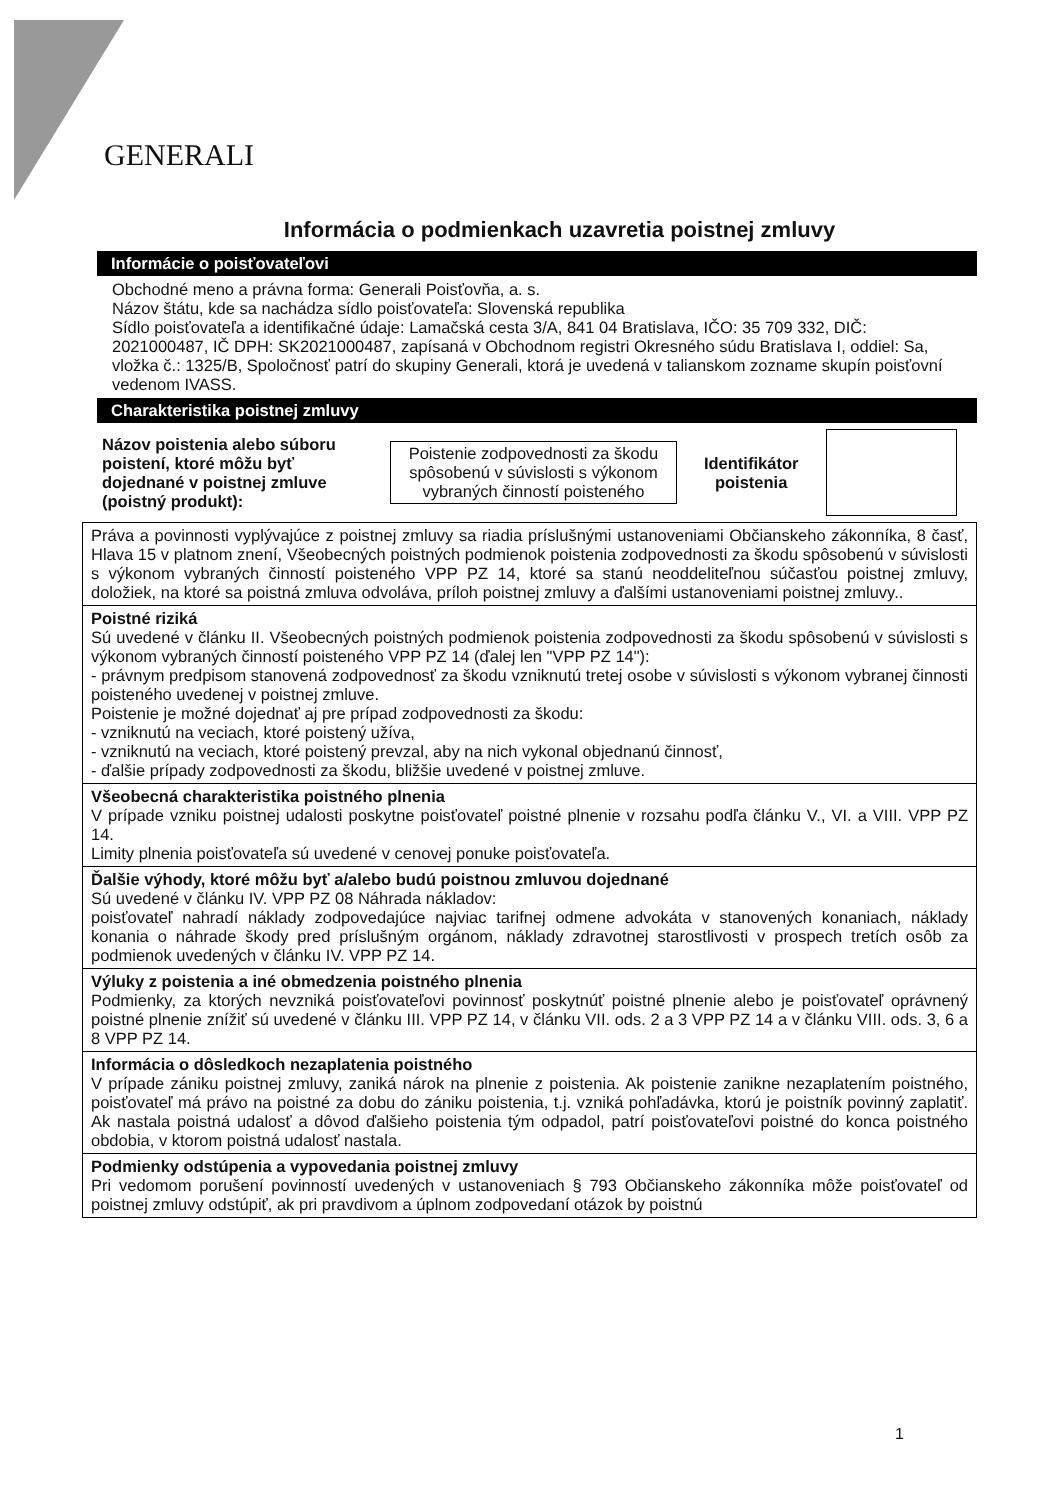GENERALI
Informácia o podmienkach uzavretia poistnej zmluvy
Informácie o poisťovateľovi
Obchodné meno a právna forma: Generali Poisťovňa, a. s.
Názov štátu, kde sa nachádza sídlo poisťovateľa: Slovenská republika
Sídlo poisťovateľa a identifikačné údaje: Lamačská cesta 3/A, 841 04 Bratislava, IČO: 35 709 332, DIČ: 2021000487, IČ DPH: SK2021000487, zapísaná v Obchodnom registri Okresného súdu Bratislava I, oddiel: Sa, vložka č.: 1325/B, Spoločnosť patrí do skupiny Generali, ktorá je uvedená v talianskom zozname skupín poisťovní vedenom IVASS.
Charakteristika poistnej zmluvy
Názov poistenia alebo súboru poistení, ktoré môžu byť dojednané v poistnej zmluve (poistný produkt):
Poistenie zodpovednosti za škodu spôsobenú v súvislosti s výkonom vybraných činností poisteného
Identifikátor poistenia
| Práva a povinnosti vyplývajúce z poistnej zmluvy sa riadia príslušnými ustanoveniami Občianskeho zákonníka, 8 časť, Hlava 15 v platnom znení, Všeobecných poistných podmienok poistenia zodpovednosti za škodu spôsobenú v súvislosti s výkonom vybraných činností poisteného VPP PZ 14, ktoré sa stanú neoddeliteľnou súčasťou poistnej zmluvy, doložiek, na ktoré sa poistná zmluva odvoláva, príloh poistnej zmluvy a ďalšími ustanoveniami poistnej zmluvy.. |
| Poistné riziká Sú uvedené v článku II. Všeobecných poistných podmienok poistenia zodpovednosti za škodu spôsobenú v súvislosti s výkonom vybraných činností poisteného VPP PZ 14 (ďalej len "VPP PZ 14"): - právnym predpisom stanovená zodpovednosť za škodu vzniknutú tretej osobe v súvislosti s výkonom vybranej činnosti poisteného uvedenej v poistnej zmluve. Poistenie je možné dojednať aj pre prípad zodpovednosti za škodu: - vzniknutú na veciach, ktoré poistený užíva, - vzniknutú na veciach, ktoré poistený prevzal, aby na nich vykonal objednanú činnosť, - ďalšie prípady zodpovednosti za škodu, bližšie uvedené v poistnej zmluve. |
| Všeobecná charakteristika poistného plnenia V prípade vzniku poistnej udalosti poskytne poisťovateľ poistné plnenie v rozsahu podľa článku V., VI. a VIII. VPP PZ 14. Limity plnenia poisťovateľa sú uvedené v cenovej ponuke poisťovateľa. |
| Ďalšie výhody, ktoré môžu byť a/alebo budú poistnou zmluvou dojednané Sú uvedené v článku IV. VPP PZ 08 Náhrada nákladov: poisťovateľ nahradí náklady zodpovedajúce najviac tarifnej odmene advokáta v stanovených konaniach, náklady konania o náhrade škody pred príslušným orgánom, náklady zdravotnej starostlivosti v prospech tretích osôb za podmienok uvedených v článku IV. VPP PZ 14. |
| Výluky z poistenia a iné obmedzenia poistného plnenia Podmienky, za ktorých nevzniká poisťovateľovi povinnosť poskytnúť poistné plnenie alebo je poisťovateľ oprávnený poistné plnenie znížiť sú uvedené v článku III. VPP PZ 14, v článku VII. ods. 2 a 3 VPP PZ 14 a v článku VIII. ods. 3, 6 a 8 VPP PZ 14. |
| Informácia o dôsledkoch nezaplatenia poistného V prípade zániku poistnej zmluvy, zaniká nárok na plnenie z poistenia. Ak poistenie zanikne nezaplatením poistného, poisťovateľ má právo na poistné za dobu do zániku poistenia, t.j. vzniká pohľadávka, ktorú je poistník povinný zaplatiť. Ak nastala poistná udalosť a dôvod ďalšieho poistenia tým odpadol, patrí poisťovateľovi poistné do konca poistného obdobia, v ktorom poistná udalosť nastala. |
| Podmienky odstúpenia a vypovedania poistnej zmluvy Pri vedomom porušení povinností uvedených v ustanoveniach § 793 Občianskeho zákonníka môže poisťovateľ od poistnej zmluvy odstúpiť, ak pri pravdivom a úplnom zodpovedaní otázok by poistnú |
1